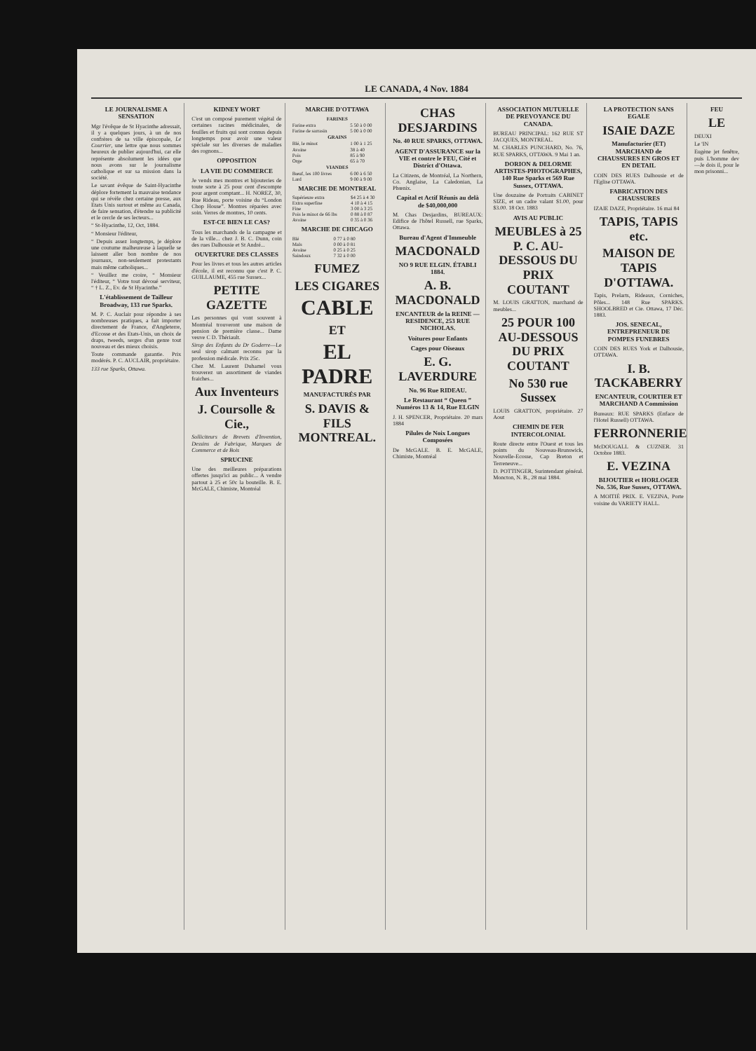LE CANADA, 4 Nov. 1884
LE JOURNALISME A SENSATION
Mgr l'évêque de St Hyacinthe adressait, il y a quelques jours, à un de nos confrères de sa ville épiscopale, Le Courrier, une lettre que nous sommes heureux de publier aujourd'hui, car elle représente absolument les idées que nous avons sur le journalisme catholique et sur sa mission dans la société.
Le savant évêque de Saint-Hyacinthe déplore fortement la mauvaise tendance qui se révèle chez certaine presse, aux Etats Unis surtout et même au Canada, de faire sensation, d'étendre sa publicité et le cercle de ses lecteurs...
“ St-Hyacinthe, 12, Oct, 1884.
“ Monsieur l'éditeur,
“ Depuis assez longtemps, je déplore une coutume malheureuse à laquelle se laissent aller bon nombre de nos journaux, non-seulement protestants mais même catholiques...
“ Veuillez me croire, “ Monsieur l'éditeur, “ Votre tout dévoué serviteur, “ † L. Z., Ev. de St Hyacinthe.”
L'établissement de Tailleur Broadway, 133 rue Sparks.
M. P. C. Auclair pour répondre à ses nombreuses pratiques, a fait importer directement de France, d'Angleterre, d'Ecosse et des Etats-Unis, un choix de draps, tweeds, serges d'un genre tout nouveau et des mieux choisis.
Toute commande garantie. Prix modérés. P. C. AUCLAIR, propriétaire.
133 rue Sparks, Ottawa.
KIDNEY WORT
C'est un composé purement végétal de certaines racines médicinales, de feuilles et fruits qui sont connus depuis longtemps pour avoir une valeur spéciale sur les diverses de maladies des rognons...
OPPOSITION
LA VIE DU COMMERCE
Je vends mes montres et bijouteries de toute sorte à 25 pour cent d'escompte pour argent comptant... H. NOREZ, 30, Rue Rideau, porte voisine du “London Chop House”. Montres réparées avec soin. Verres de montres, 10 cents.
EST-CE BIEN LE CAS?
Tous les marchands de la campagne et de la ville... chez J. B. C. Dunn, coin des rues Dalhousie et St André...
OUVERTURE DES CLASSES
Pour les livres et tous les autres articles d'école, il est reconnu que c'est P. C. GUILLAUME, 455 rue Sussex...
PETITE GAZETTE
Les personnes qui vont souvent à Montréal trouveront une maison de pension de première classe... Dame veuve C D. Thériault.
Sirop des Enfants du Dr Goderre—Le seul sirop calmant reconnu par la profession médicale. Prix 25c.
Chez M. Laurent Duhamel vous trouverez un assortiment de viandes fraiches...
Aux Inventeurs
J. Coursolle & Cie.,
Solliciteurs de Brevets d'Invention, Dessins de Fabrique, Marques de Commerce et de Bois
SPRUCINE
Une des meilleures préparations offertes jusqu'ici au public... A vendre partout à 25 et 50c la bouteille. B. E. McGALE, Chimiste, Montréal
MARCHE D'OTTAWA
| FARINES | |
| --- | --- |
| Farine extra | 5 50 à 0 00 |
| Farine de sarrasin | 5 00 à 0 00 |
| GRAINS | |
| Blé, le minot | 1 00 à 1 25 |
| Avoine | 38 à 40 |
| Pois | 85 à 90 |
| Orge | 65 à 70 |
| VIANDES | |
| Bœuf, les 100 livres | 6 00 à 6 50 |
| Lard | 9 00 à 9 00 |
MARCHE DE MONTREAL
| Supérieure extra | $4 25 à 4 30 |
| Extra superfine | 4 10 à 4 15 |
| Fine | 3 00 à 3 25 |
| Pois le minot de 66 lbs | 0 88 à 0 87 |
| Avoine | 0 35 à 0 36 |
MARCHE DE CHICAGO
| Blé | 0 77 à 0 80 |
| Maïs | 0 00 à 0 81 |
| Avoine | 0 25 à 0 25 |
| Saindoux | 7 32 à 0 00 |
FUMEZ
LES CIGARES
CABLE
ET
EL PADRE
MANUFACTURÉS PAR
S. DAVIS & FILS MONTREAL.
CHAS DESJARDINS
No. 40 RUE SPARKS, OTTAWA.
AGENT D'ASSURANCE sur la VIE et contre le FEU, Cité et District d'Ottawa.
La Citizens, de Montréal, La Northern, Co. Anglaise, La Caledonian, La Phœnix.
Capital et Actif Réunis au delà de $40,000,000
M. Chas Desjardins, BUREAUX: Edifice de l'hôtel Russell, rue Sparks, Ottawa.
Bureau d'Agent d'Immeuble
MACDONALD
NO 9 RUE ELGIN. ÉTABLI 1884.
A. B. MACDONALD
ENCANTEUR de la REINE — RESIDENCE, 253 RUE NICHOLAS.
Voitures pour Enfants
Cages pour Oiseaux
E. G. LAVERDURE
No. 96 Rue RIDEAU.
Le Restaurant “ Queen ” Numéros 13 & 14, Rue ELGIN
J. H. SPENCER, Propriétaire. 20 mars 1884
Pilules de Noix Longues Composées
De McGALE. B. E. McGALE, Chimiste, Montréal
ASSOCIATION MUTUELLE DE PREVOYANCE DU CANADA.
BUREAU PRINCIPAL: 162 RUE ST JACQUES, MONTREAL.
M. CHARLES PUNCHARD, No. 76, RUE SPARKS, OTTAWA. 9 Mai 1 an.
DORION & DELORME ARTISTES-PHOTOGRAPHES, 140 Rue Sparks et 569 Rue Sussex, OTTAWA.
Une douzaine de Portraits CABINET SIZE, et un cadre valant $1.00, pour $3.00. 18 Oct. 1883
AVIS AU PUBLIC
MEUBLES à 25 P. C. AU-DESSOUS DU PRIX COUTANT
M. LOUIS GRATTON, marchand de meubles...
25 POUR 100 AU-DESSOUS DU PRIX COUTANT
No 530 rue Sussex
LOUIS GRATTON, propriétaire. 27 Aout
CHEMIN DE FER INTERCOLONIAL
Route directe entre l'Ouest et tous les points du Nouveau-Brunswick, Nouvelle-Ecosse, Cap Breton et Terreneuve...
D. POTTINGER, Surintendant général. Moncton, N. B., 28 mai 1884.
LA PROTECTION SANS EGALE
ISAIE DAZE
Manufacturier (ET) MARCHAND de CHAUSSURES EN GROS ET EN DETAIL
COIN DES RUES Dalhousie et de l'Eglise OTTAWA.
FABRICATION DES CHAUSSURES
IZAIE DAZE, Propriétaire. 16 mai 84
TAPIS, TAPIS etc.
MAISON DE TAPIS D'OTTAWA.
Tapis, Prelarts, Rideaux, Corniches, Pôles... 148 Rue SPARKS. SHOOLBRED et Cie. Ottawa, 17 Déc. 1883.
JOS. SENECAL, ENTREPRENEUR DE POMPES FUNEBRES
COIN DES RUES York et Dalhousie, OTTAWA.
I. B. TACKABERRY
ENCANTEUR, COURTIER ET MARCHAND A Commission
Bureaux: RUE SPARKS (Enface de l'Hotel Russell) OTTAWA.
FERRONNERIES
McDOUGALL & CUZNER. 31 Octobre 1883.
E. VEZINA
BIJOUTIER et HORLOGER No. 536, Rue Sussex, OTTAWA.
A MOITIÉ PRIX. E. VEZINA, Porte voisine du VARIETY HALL.
FEU
LE
DEUXI
Le 'IN
Eugène jet fenêtre, puis L'homme dev —Je dois il, pour le mon prisonni...